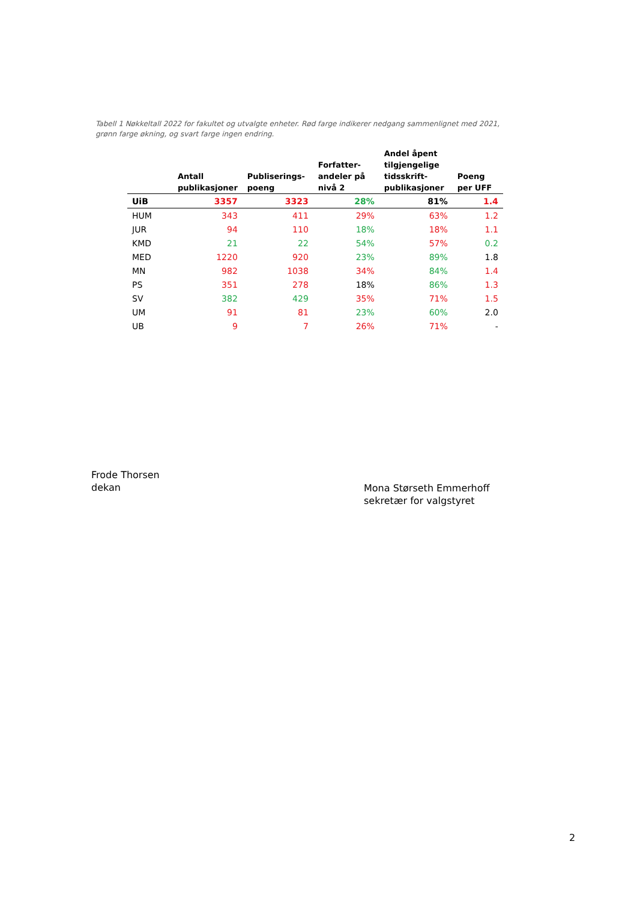Tabell 1 Nøkkeltall 2022 for fakultet og utvalgte enheter. Rød farge indikerer nedgang sammenlignet med 2021, grønn farge økning, og svart farge ingen endring.
| | Antall publikasjoner | Publiserings-poeng | Forfatter-andeler på nivå 2 | Andel åpent tilgjengelige tidsskrift-publikasjoner | Poeng per UFF |
| --- | --- | --- | --- | --- | --- |
| UiB | 3357 | 3323 | 28% | 81% | 1.4 |
| HUM | 343 | 411 | 29% | 63% | 1.2 |
| JUR | 94 | 110 | 18% | 18% | 1.1 |
| KMD | 21 | 22 | 54% | 57% | 0.2 |
| MED | 1220 | 920 | 23% | 89% | 1.8 |
| MN | 982 | 1038 | 34% | 84% | 1.4 |
| PS | 351 | 278 | 18% | 86% | 1.3 |
| SV | 382 | 429 | 35% | 71% | 1.5 |
| UM | 91 | 81 | 23% | 60% | 2.0 |
| UB | 9 | 7 | 26% | 71% | - |
Frode Thorsen
dekan
Mona Størseth Emmerhoff
sekretær for valgstyret
2